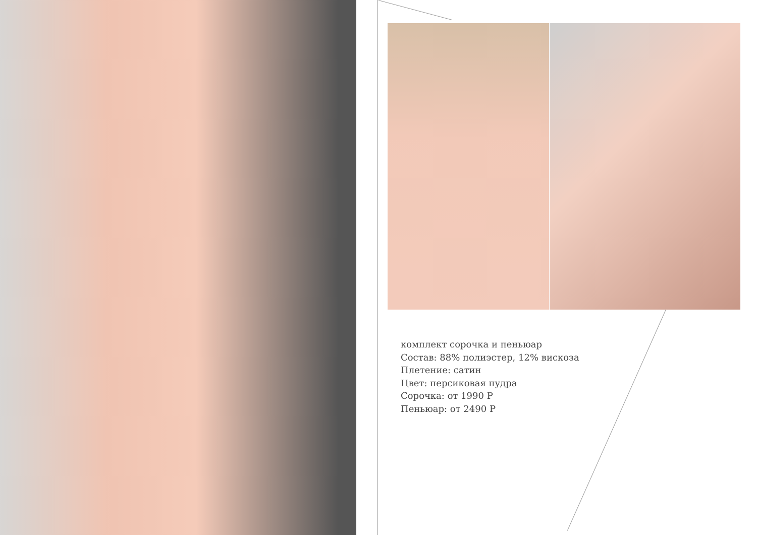комплект сорочка и пеньюар
Состав: 88% полиэстер, 12% вискоза
Плетение: сатин
Цвет: персиковая пудра
Сорочка: от 1990 Р
Пеньюар: от 2490 Р